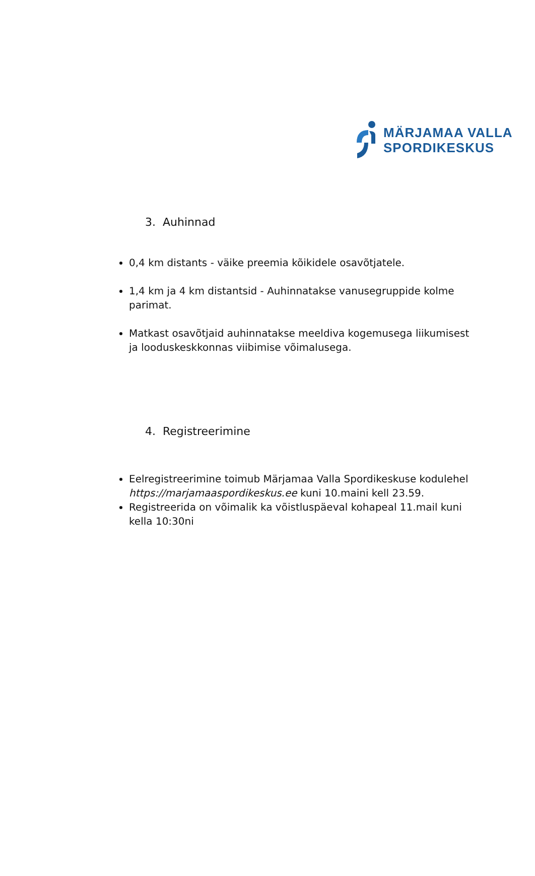MÄRJAMAA VALLA
SPORDIKESKUS
3. Auhinnad
0,4 km distants - väike preemia kõikidele osavõtjatele.
1,4 km ja 4 km distantsid - Auhinnatakse vanusegruppide kolme parimat.
Matkast osavõtjaid auhinnatakse meeldiva kogemusega liikumisest ja looduskeskkonnas viibimise võimalusega.
4. Registreerimine
Eelregistreerimine toimub Märjamaa Valla Spordikeskuse kodulehel https://marjamaaspordikeskus.ee kuni 10.maini kell 23.59.
Registreerida on võimalik ka võistluspäeval kohapeal 11.mail kuni kella 10:30ni